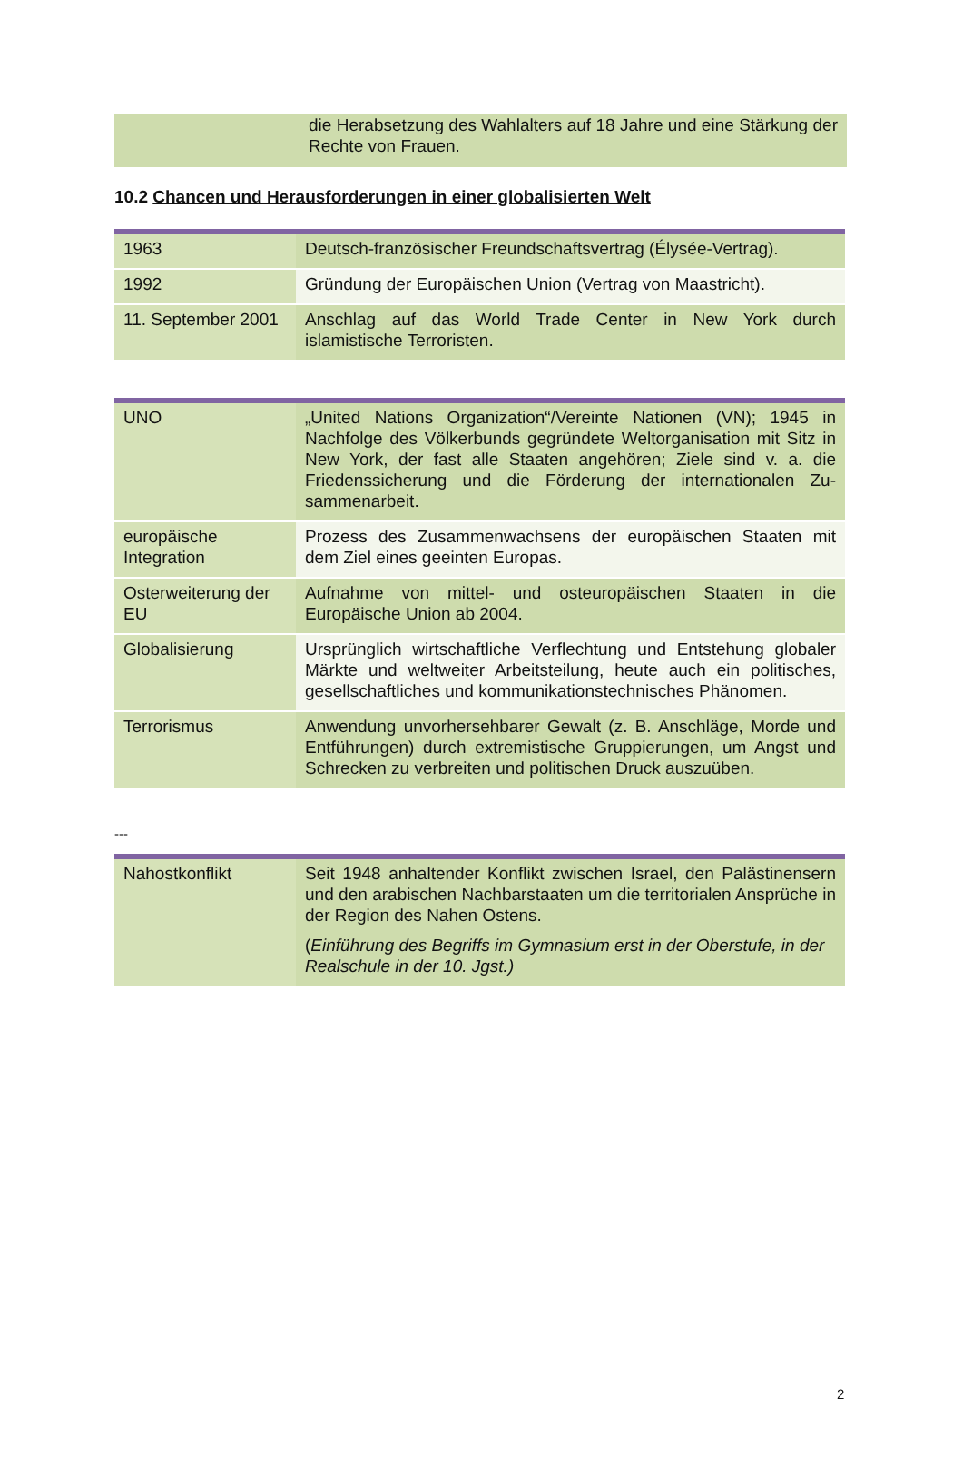die Herabsetzung des Wahlalters auf 18 Jahre und eine Stärkung der Rechte von Frauen.
10.2 Chancen und Herausforderungen in einer globalisierten Welt
| 1963 | Deutsch-französischer Freundschaftsvertrag (Élysée-Vertrag). |
| 1992 | Gründung der Europäischen Union (Vertrag von Maastricht). |
| 11. September 2001 | Anschlag auf das World Trade Center in New York durch islamistische Terroristen. |
| UNO | „United Nations Organization“/Vereinte Nationen (VN); 1945 in Nachfolge des Völkerbunds gegründete Weltorganisation mit Sitz in New York, der fast alle Staaten angehören; Ziele sind v. a. die Friedenssicherung und die Förderung der internationalen Zu-sammenarbeit. |
| europäische Integration | Prozess des Zusammenwachsens der europäischen Staaten mit dem Ziel eines geeinten Europas. |
| Osterweiterung der EU | Aufnahme von mittel- und osteuropäischen Staaten in die Europäische Union ab 2004. |
| Globalisierung | Ursprünglich wirtschaftliche Verflechtung und Entstehung globaler Märkte und weltweiter Arbeitsteilung, heute auch ein politisches, gesellschaftliches und kommunikationstechnisches Phänomen. |
| Terrorismus | Anwendung unvorhersehbarer Gewalt (z. B. Anschläge, Morde und Entführungen) durch extremistische Gruppierungen, um Angst und Schrecken zu verbreiten und politischen Druck auszuüben. |
---
| Nahostkonflikt | Seit 1948 anhaltender Konflikt zwischen Israel, den Palästinensern und den arabischen Nachbarstaaten um die territorialen Ansprüche in der Region des Nahen Ostens. ( Einführung des Begriffs im Gymnasium erst in der Oberstufe, in der Realschule in der 10. Jgst.) |
2